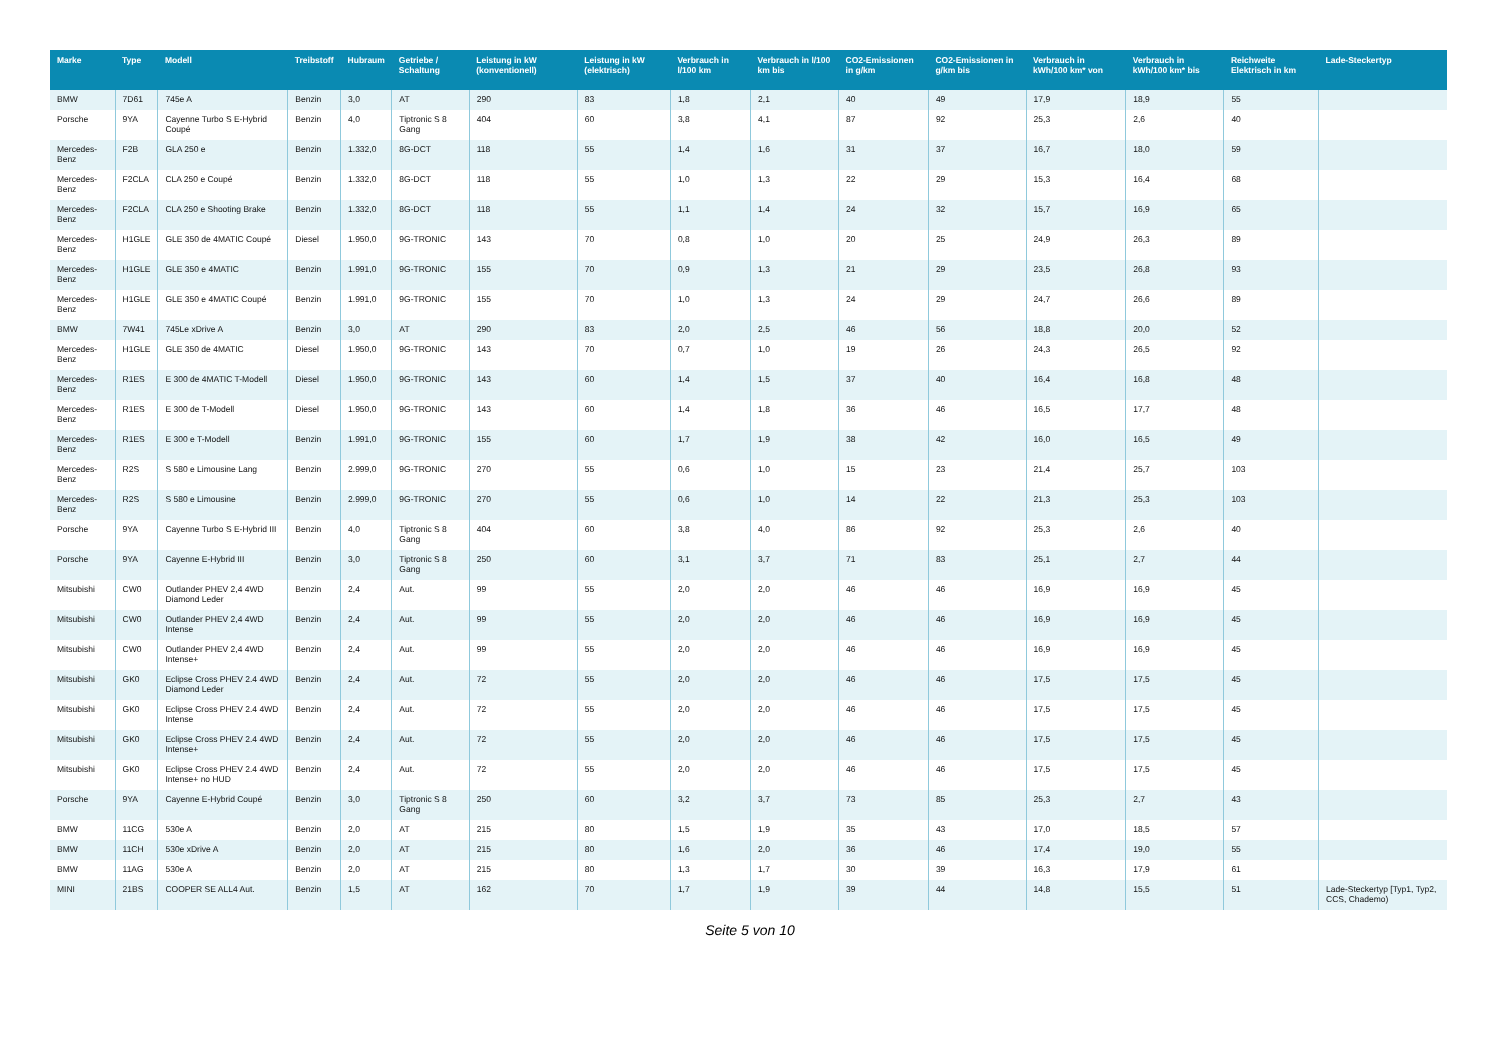| Marke | Type | Modell | Treibstoff | Hubraum | Getriebe / Schaltung | Leistung in kW (konventionell) | Leistung in kW (elektrisch) | Verbrauch in l/100 km | Verbrauch in l/100 km bis | CO2-Emissionen in g/km | CO2-Emissionen in g/km bis | Verbrauch in kWh/100 km* von | Verbrauch in kWh/100 km* bis | Reichweite Elektrisch in km | Lade-Steckertyp |
| --- | --- | --- | --- | --- | --- | --- | --- | --- | --- | --- | --- | --- | --- | --- | --- |
| BMW | 7D61 | 745e A | Benzin | 3,0 | AT | 290 | 83 | 1,8 | 2,1 | 40 | 49 | 17,9 | 18,9 | 55 | |
| Porsche | 9YA | Cayenne Turbo S E-Hybrid Coupé | Benzin | 4,0 | Tiptronic S 8 Gang | 404 | 60 | 3,8 | 4,1 | 87 | 92 | 25,3 | 2,6 | 40 | |
| Mercedes-Benz | F2B | GLA 250 e | Benzin | 1.332,0 | 8G-DCT | 118 | 55 | 1,4 | 1,6 | 31 | 37 | 16,7 | 18,0 | 59 | |
| Mercedes-Benz | F2CLA | CLA 250 e Coupé | Benzin | 1.332,0 | 8G-DCT | 118 | 55 | 1,0 | 1,3 | 22 | 29 | 15,3 | 16,4 | 68 | |
| Mercedes-Benz | F2CLA | CLA 250 e Shooting Brake | Benzin | 1.332,0 | 8G-DCT | 118 | 55 | 1,1 | 1,4 | 24 | 32 | 15,7 | 16,9 | 65 | |
| Mercedes-Benz | H1GLE | GLE 350 de 4MATIC Coupé | Diesel | 1.950,0 | 9G-TRONIC | 143 | 70 | 0,8 | 1,0 | 20 | 25 | 24,9 | 26,3 | 89 | |
| Mercedes-Benz | H1GLE | GLE 350 e 4MATIC | Benzin | 1.991,0 | 9G-TRONIC | 155 | 70 | 0,9 | 1,3 | 21 | 29 | 23,5 | 26,8 | 93 | |
| Mercedes-Benz | H1GLE | GLE 350 e 4MATIC Coupé | Benzin | 1.991,0 | 9G-TRONIC | 155 | 70 | 1,0 | 1,3 | 24 | 29 | 24,7 | 26,6 | 89 | |
| BMW | 7W41 | 745Le xDrive A | Benzin | 3,0 | AT | 290 | 83 | 2,0 | 2,5 | 46 | 56 | 18,8 | 20,0 | 52 | |
| Mercedes-Benz | H1GLE | GLE 350 de 4MATIC | Diesel | 1.950,0 | 9G-TRONIC | 143 | 70 | 0,7 | 1,0 | 19 | 26 | 24,3 | 26,5 | 92 | |
| Mercedes-Benz | R1ES | E 300 de 4MATIC T-Modell | Diesel | 1.950,0 | 9G-TRONIC | 143 | 60 | 1,4 | 1,5 | 37 | 40 | 16,4 | 16,8 | 48 | |
| Mercedes-Benz | R1ES | E 300 de T-Modell | Diesel | 1.950,0 | 9G-TRONIC | 143 | 60 | 1,4 | 1,8 | 36 | 46 | 16,5 | 17,7 | 48 | |
| Mercedes-Benz | R1ES | E 300 e T-Modell | Benzin | 1.991,0 | 9G-TRONIC | 155 | 60 | 1,7 | 1,9 | 38 | 42 | 16,0 | 16,5 | 49 | |
| Mercedes-Benz | R2S | S 580 e Limousine Lang | Benzin | 2.999,0 | 9G-TRONIC | 270 | 55 | 0,6 | 1,0 | 15 | 23 | 21,4 | 25,7 | 103 | |
| Mercedes-Benz | R2S | S 580 e Limousine | Benzin | 2.999,0 | 9G-TRONIC | 270 | 55 | 0,6 | 1,0 | 14 | 22 | 21,3 | 25,3 | 103 | |
| Porsche | 9YA | Cayenne Turbo S E-Hybrid III | Benzin | 4,0 | Tiptronic S 8 Gang | 404 | 60 | 3,8 | 4,0 | 86 | 92 | 25,3 | 2,6 | 40 | |
| Porsche | 9YA | Cayenne E-Hybrid III | Benzin | 3,0 | Tiptronic S 8 Gang | 250 | 60 | 3,1 | 3,7 | 71 | 83 | 25,1 | 2,7 | 44 | |
| Mitsubishi | CW0 | Outlander PHEV 2,4 4WD Diamond Leder | Benzin | 2,4 | Aut. | 99 | 55 | 2,0 | 2,0 | 46 | 46 | 16,9 | 16,9 | 45 | |
| Mitsubishi | CW0 | Outlander PHEV 2,4 4WD Intense | Benzin | 2,4 | Aut. | 99 | 55 | 2,0 | 2,0 | 46 | 46 | 16,9 | 16,9 | 45 | |
| Mitsubishi | CW0 | Outlander PHEV 2,4 4WD Intense+ | Benzin | 2,4 | Aut. | 99 | 55 | 2,0 | 2,0 | 46 | 46 | 16,9 | 16,9 | 45 | |
| Mitsubishi | GK0 | Eclipse Cross PHEV 2.4 4WD Diamond Leder | Benzin | 2,4 | Aut. | 72 | 55 | 2,0 | 2,0 | 46 | 46 | 17,5 | 17,5 | 45 | |
| Mitsubishi | GK0 | Eclipse Cross PHEV 2.4 4WD Intense | Benzin | 2,4 | Aut. | 72 | 55 | 2,0 | 2,0 | 46 | 46 | 17,5 | 17,5 | 45 | |
| Mitsubishi | GK0 | Eclipse Cross PHEV 2.4 4WD Intense+ | Benzin | 2,4 | Aut. | 72 | 55 | 2,0 | 2,0 | 46 | 46 | 17,5 | 17,5 | 45 | |
| Mitsubishi | GK0 | Eclipse Cross PHEV 2.4 4WD Intense+ no HUD | Benzin | 2,4 | Aut. | 72 | 55 | 2,0 | 2,0 | 46 | 46 | 17,5 | 17,5 | 45 | |
| Porsche | 9YA | Cayenne E-Hybrid Coupé | Benzin | 3,0 | Tiptronic S 8 Gang | 250 | 60 | 3,2 | 3,7 | 73 | 85 | 25,3 | 2,7 | 43 | |
| BMW | 11CG | 530e A | Benzin | 2,0 | AT | 215 | 80 | 1,5 | 1,9 | 35 | 43 | 17,0 | 18,5 | 57 | |
| BMW | 11CH | 530e xDrive A | Benzin | 2,0 | AT | 215 | 80 | 1,6 | 2,0 | 36 | 46 | 17,4 | 19,0 | 55 | |
| BMW | 11AG | 530e A | Benzin | 2,0 | AT | 215 | 80 | 1,3 | 1,7 | 30 | 39 | 16,3 | 17,9 | 61 | |
| MINI | 21BS | COOPER SE ALL4 Aut. | Benzin | 1,5 | AT | 162 | 70 | 1,7 | 1,9 | 39 | 44 | 14,8 | 15,5 | 51 | Lade-Steckertyp [Typ1, Typ2, CCS, Chademo) |
Seite 5 von 10